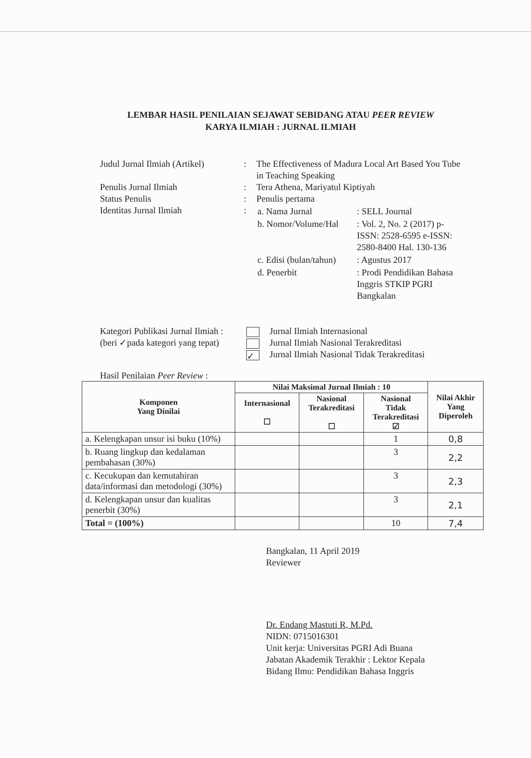LEMBAR HASIL PENILAIAN SEJAWAT SEBIDANG ATAU PEER REVIEW
KARYA ILMIAH : JURNAL ILMIAH
| Judul Jurnal Ilmiah (Artikel) | : | The Effectiveness of Madura Local Art Based You Tube in Teaching Speaking |
| Penulis Jurnal Ilmiah | : | Tera Athena, Mariyatul Kiptiyah |
| Status Penulis | : | Penulis pertama |
| Identitas Jurnal Ilmiah | : | / a. Nama Jurnal / : SELL Journal / / b. Nomor/Volume/Hal / : Vol. 2, No. 2 (2017) p-ISSN: 2528-6595 e-ISSN: 2580-8400 Hal. 130-136 / / c. Edisi (bulan/tahun) / : Agustus 2017 / / d. Penerbit / : Prodi Pendidikan Bahasa Inggris STKIP PGRI Bangkalan / |
Kategori Publikasi Jurnal Ilmiah :
(beri ✓pada kategori yang tepat)
Jurnal Ilmiah Internasional
Jurnal Ilmiah Nasional Terakreditasi
✓ Jurnal Ilmiah Nasional Tidak Terakreditasi
Hasil Penilaian Peer Review :
| Komponen Yang Dinilai | Nilai Maksimal Jurnal Ilmiah : 10 | | | Nilai Akhir Yang Diperoleh |
| --- | --- | --- | --- | --- |
| | Internasional ☐ | Nasional Terakreditasi ☐ | Nasional Tidak Terakreditasi ☑ | |
| a. Kelengkapan unsur isi buku (10%) | | | 1 | 0,8 |
| b. Ruang lingkup dan kedalaman pembahasan (30%) | | | 3 | 2,2 |
| c. Kecukupan dan kemutahiran data/informasi dan metodologi (30%) | | | 3 | 2,3 |
| d. Kelengkapan unsur dan kualitas penerbit (30%) | | | 3 | 2,1 |
| Total = (100%) | | | 10 | 7,4 |
Bangkalan, 11 April 2019
Reviewer
Dr. Endang Mastuti R, M.Pd.
NIDN: 0715016301
Unit kerja: Universitas PGRI Adi Buana
Jabatan Akademik Terakhir : Lektor Kepala
Bidang Ilmu: Pendidikan Bahasa Inggris